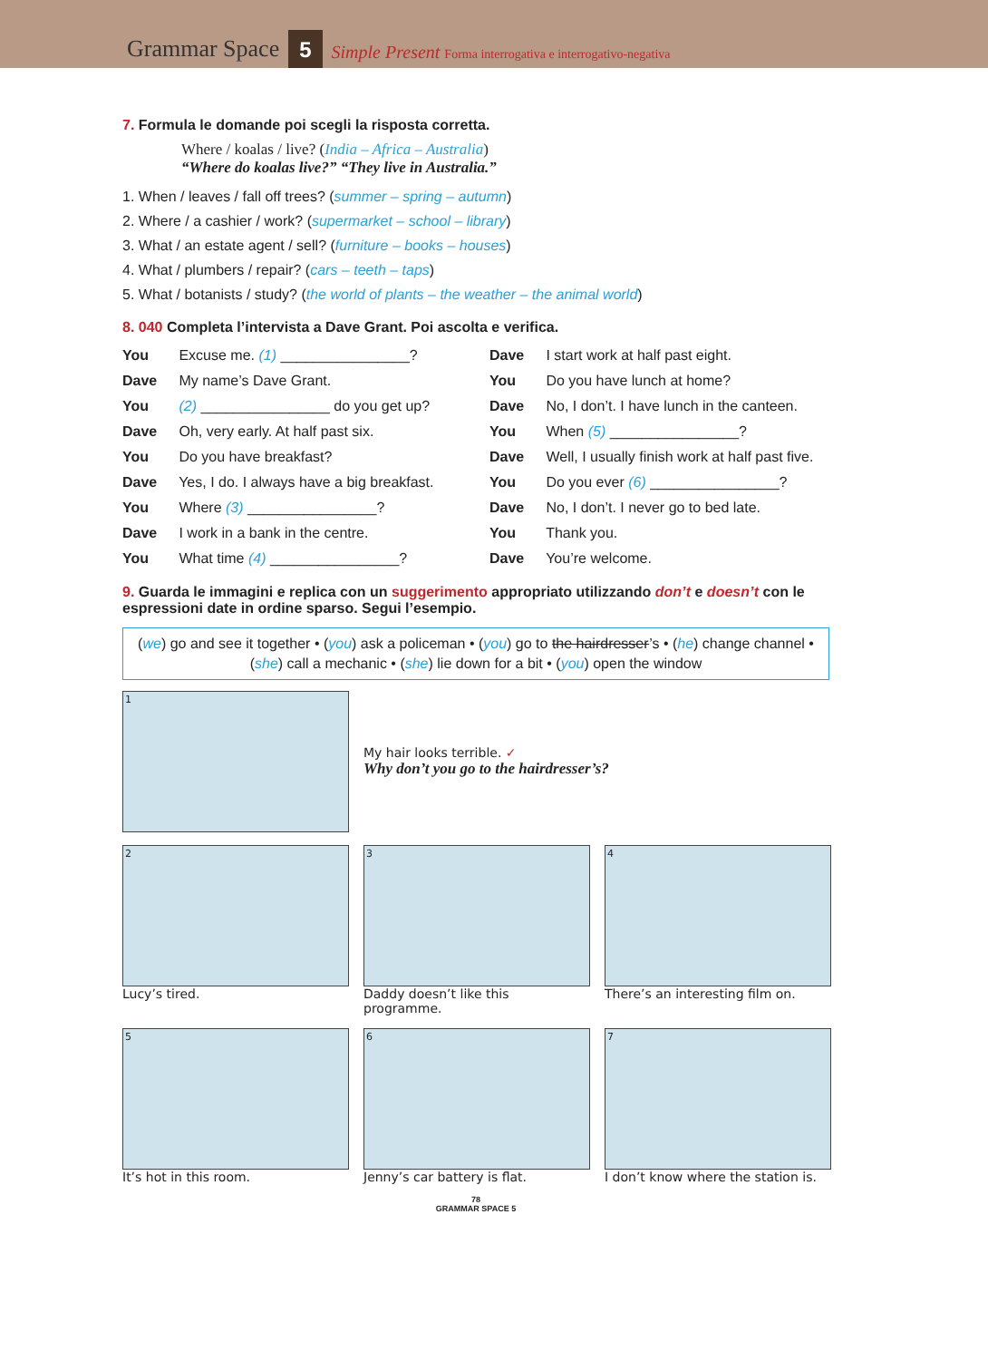Grammar Space 5 Simple Present Forma interrogativa e interrogativo-negativa
7. Formula le domande poi scegli la risposta corretta.
Where / koalas / live? (India – Africa – Australia)
“Where do koalas live?” “They live in Australia.”
1. When / leaves / fall off trees? (summer – spring – autumn)
2. Where / a cashier / work? (supermarket – school – library)
3. What / an estate agent / sell? (furniture – books – houses)
4. What / plumbers / repair? (cars – teeth – taps)
5. What / botanists / study? (the world of plants – the weather – the animal world)
8. 040 Completa l’intervista a Dave Grant. Poi ascolta e verifica.
You Excuse me. (1) ________________?
Dave My name’s Dave Grant.
You (2) ________________ do you get up?
Dave Oh, very early. At half past six.
You Do you have breakfast?
Dave Yes, I do. I always have a big breakfast.
You Where (3) ________________?
Dave I work in a bank in the centre.
You What time (4) ________________?
Dave I start work at half past eight.
You Do you have lunch at home?
Dave No, I don’t. I have lunch in the canteen.
You When (5) ________________?
Dave Well, I usually finish work at half past five.
You Do you ever (6) ________________?
Dave No, I don’t. I never go to bed late.
You Thank you.
Dave You’re welcome.
9. Guarda le immagini e replica con un suggerimento appropriato utilizzando don’t e doesn’t con le espressioni date in ordine sparso. Segui l’esempio.
(we) go and see it together • (you) ask a policeman • (you) go to the hairdresser’s • (he) change channel • (she) call a mechanic • (she) lie down for a bit • (you) open the window
1
My hair looks terrible. ✓
Why don’t you go to the hairdresser’s?
2
Lucy’s tired.
3
Daddy doesn’t like this programme.
4
There’s an interesting film on.
5
It’s hot in this room.
6
Jenny’s car battery is flat.
7
I don’t know where the station is.
78
GRAMMAR SPACE 5